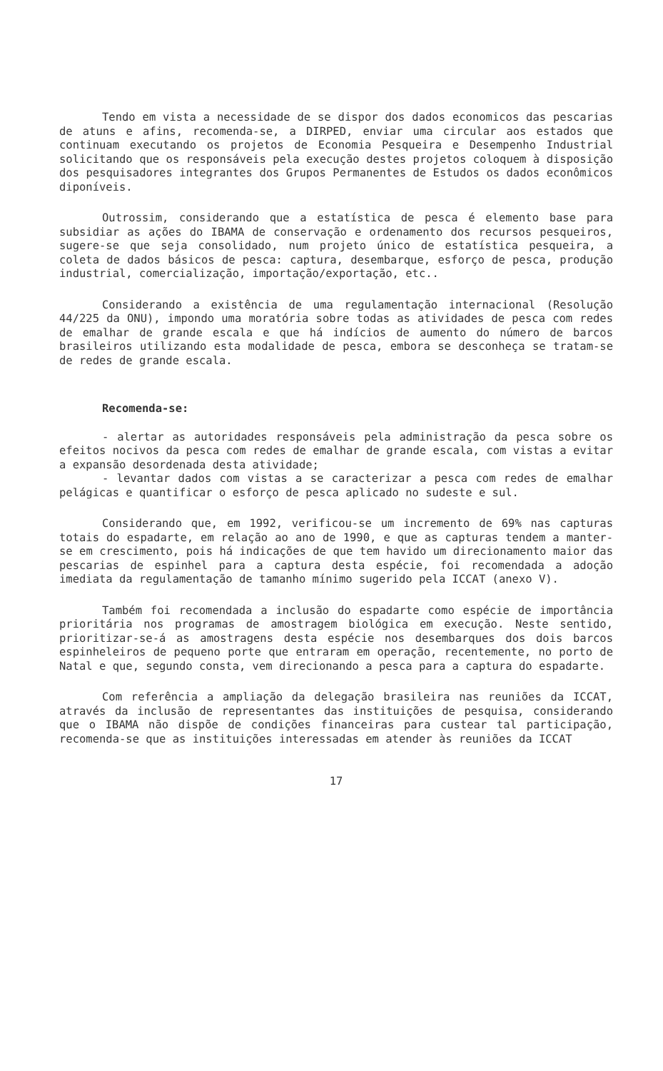Tendo em vista a necessidade de se dispor dos dados economicos das pescarias de atuns e afins, recomenda-se, a DIRPED, enviar uma circular aos estados que continuam executando os projetos de Economia Pesqueira e Desempenho Industrial solicitando que os responsáveis pela execução destes projetos coloquem à disposição dos pesquisadores integrantes dos Grupos Permanentes de Estudos os dados econômicos diponíveis.
Outrossim, considerando que a estatística de pesca é elemento base para subsidiar as ações do IBAMA de conservação e ordenamento dos recursos pesqueiros, sugere-se que seja consolidado, num projeto único de estatística pesqueira, a coleta de dados básicos de pesca: captura, desembarque, esforço de pesca, produção industrial, comercialização, importação/exportação, etc..
Considerando a existência de uma regulamentação internacional (Resolução 44/225 da ONU), impondo uma moratória sobre todas as atividades de pesca com redes de emalhar de grande escala e que há indícios de aumento do número de barcos brasileiros utilizando esta modalidade de pesca, embora se desconheça se tratam-se de redes de grande escala.
Recomenda-se:
- alertar as autoridades responsáveis pela administração da pesca sobre os efeitos nocivos da pesca com redes de emalhar de grande escala, com vistas a evitar a expansão desordenada desta atividade;
- levantar dados com vistas a se caracterizar a pesca com redes de emalhar pelágicas e quantificar o esforço de pesca aplicado no sudeste e sul.
Considerando que, em 1992, verificou-se um incremento de 69% nas capturas totais do espadarte, em relação ao ano de 1990, e que as capturas tendem a manter-se em crescimento, pois há indicações de que tem havido um direcionamento maior das pescarias de espinhel para a captura desta espécie, foi recomendada a adoção imediata da regulamentação de tamanho mínimo sugerido pela ICCAT (anexo V).
Também foi recomendada a inclusão do espadarte como espécie de importância prioritária nos programas de amostragem biológica em execução. Neste sentido, prioritizar-se-á as amostragens desta espécie nos desembarques dos dois barcos espinheleiros de pequeno porte que entraram em operação, recentemente, no porto de Natal e que, segundo consta, vem direcionando a pesca para a captura do espadarte.
Com referência a ampliação da delegação brasileira nas reuniões da ICCAT, através da inclusão de representantes das instituições de pesquisa, considerando que o IBAMA não dispõe de condições financeiras para custear tal participação, recomenda-se que as instituições interessadas em atender às reuniões da ICCAT
17